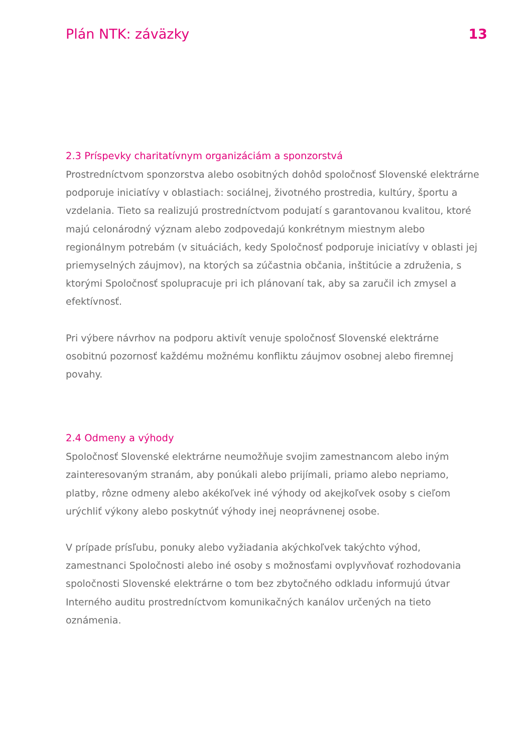Plán NTK: záväzky 13
2.3 Príspevky charitatívnym organizáciám a sponzorstvá
Prostredníctvom sponzorstva alebo osobitných dohôd spoločnosť Slovenské elektrárne podporuje iniciatívy v oblastiach: sociálnej, životného prostredia, kultúry, športu a vzdelania. Tieto sa realizujú prostredníctvom podujatí s garantovanou kvalitou, ktoré majú celonárodný význam alebo zodpovedajú konkrétnym miestnym alebo regionálnym potrebám (v situáciách, kedy Spoločnosť podporuje iniciatívy v oblasti jej priemyselných záujmov), na ktorých sa zúčastnia občania, inštitúcie a združenia, s ktorými Spoločnosť spolupracuje pri ich plánovaní tak, aby sa zaručil ich zmysel a efektívnosť.
Pri výbere návrhov na podporu aktivít venuje spoločnosť Slovenské elektrárne osobitnú pozornosť každému možnému konfliktu záujmov osobnej alebo firemnej povahy.
2.4 Odmeny a výhody
Spoločnosť Slovenské elektrárne neumožňuje svojim zamestnancom alebo iným zainteresovaným stranám, aby ponúkali alebo prijímali, priamo alebo nepriamo, platby, rôzne odmeny alebo akékoľvek iné výhody od akejkoľvek osoby s cieľom urýchliť výkony alebo poskytnúť výhody inej neoprávnenej osobe.
V prípade prísľubu, ponuky alebo vyžiadania akýchkoľvek takýchto výhod, zamestnanci Spoločnosti alebo iné osoby s možnosťami ovplyvňovať rozhodovania spoločnosti Slovenské elektrárne o tom bez zbytočného odkladu informujú útvar Interného auditu prostredníctvom komunikačných kanálov určených na tieto oznámenia.